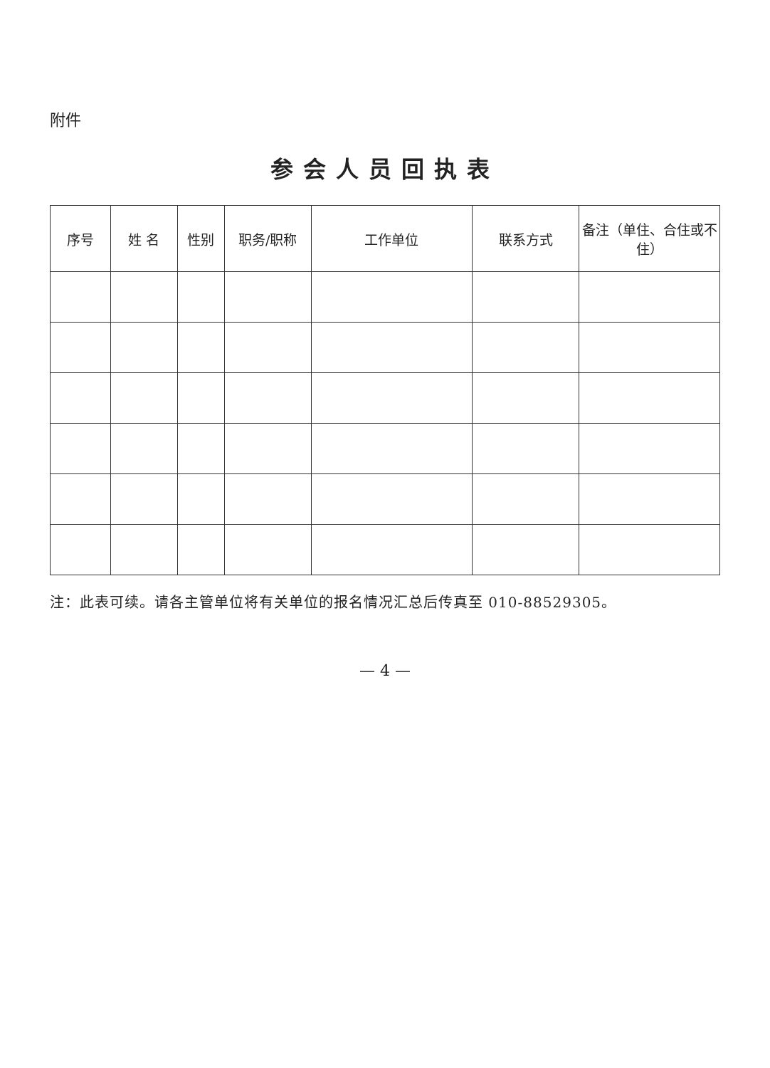附件
参会人员回执表
| 序号 | 姓 名 | 性别 | 职务/职称 | 工作单位 | 联系方式 | 备注（单住、合住或不住） |
| --- | --- | --- | --- | --- | --- | --- |
注：此表可续。请各主管单位将有关单位的报名情况汇总后传真至 010-88529305。
— 4 —